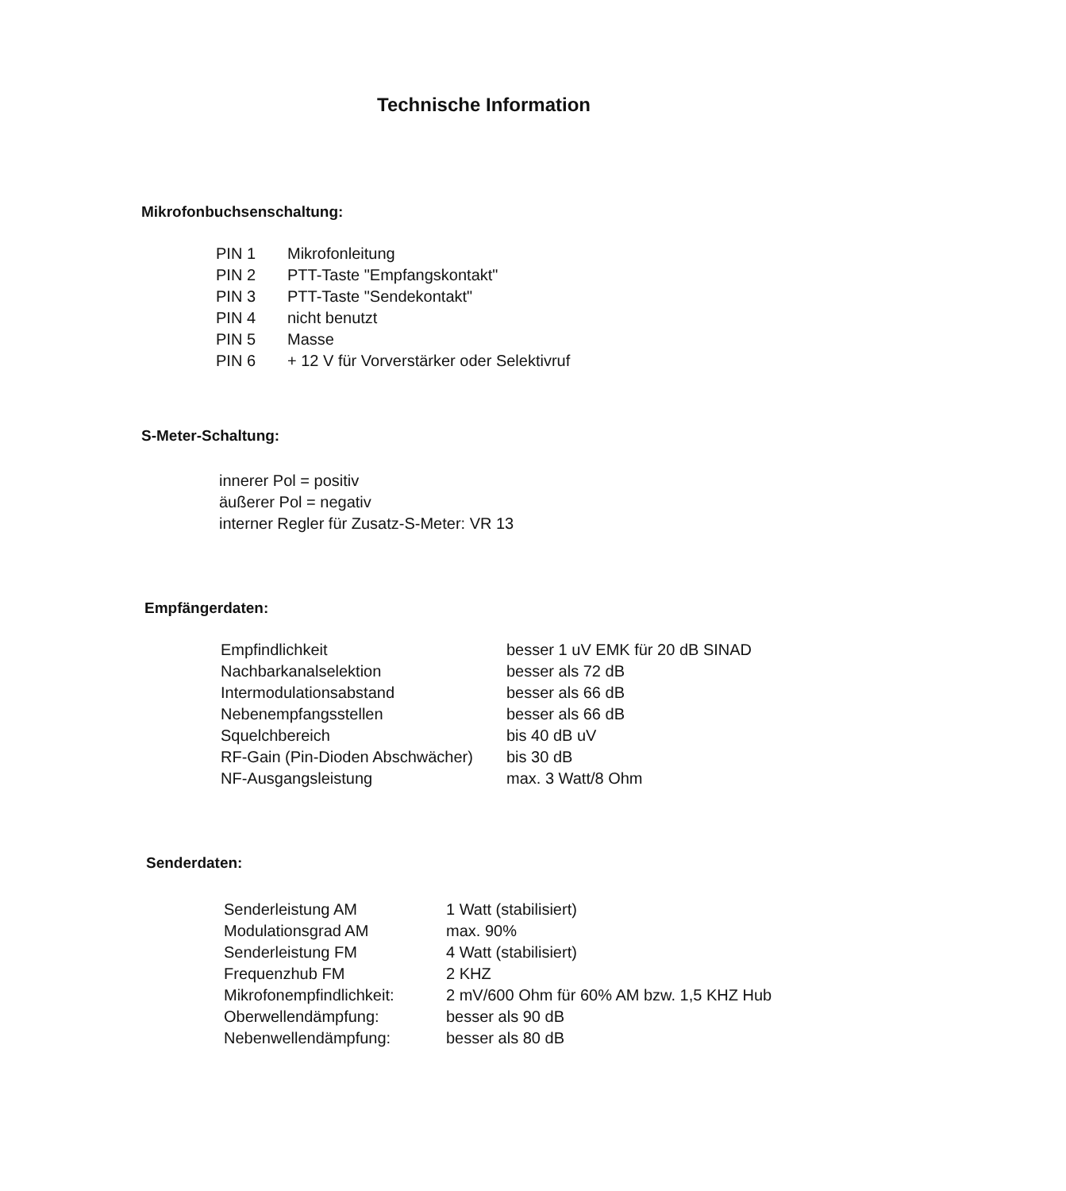Technische Information
Mikrofonbuchsenschaltung:
| PIN 1 | Mikrofonleitung |
| PIN 2 | PTT-Taste "Empfangskontakt" |
| PIN 3 | PTT-Taste "Sendekontakt" |
| PIN 4 | nicht benutzt |
| PIN 5 | Masse |
| PIN 6 | + 12 V für Vorverstärker oder Selektivruf |
S-Meter-Schaltung:
innerer Pol = positiv
äußerer Pol = negativ
interner Regler für Zusatz-S-Meter: VR 13
Empfängerdaten:
| Empfindlichkeit | besser 1 uV EMK für 20 dB SINAD |
| Nachbarkanalselektion | besser als 72 dB |
| Intermodulationsabstand | besser als 66 dB |
| Nebenempfangsstellen | besser als 66 dB |
| Squelchbereich | bis 40 dB uV |
| RF-Gain (Pin-Dioden Abschwächer) | bis 30 dB |
| NF-Ausgangsleistung | max. 3 Watt/8 Ohm |
Senderdaten:
| Senderleistung AM | 1 Watt (stabilisiert) |
| Modulationsgrad AM | max. 90% |
| Senderleistung FM | 4 Watt (stabilisiert) |
| Frequenzhub FM | 2 KHZ |
| Mikrofonempfindlichkeit: | 2 mV/600 Ohm für 60% AM bzw. 1,5 KHZ Hub |
| Oberwellendämpfung: | besser als 90 dB |
| Nebenwellendämpfung: | besser als 80 dB |